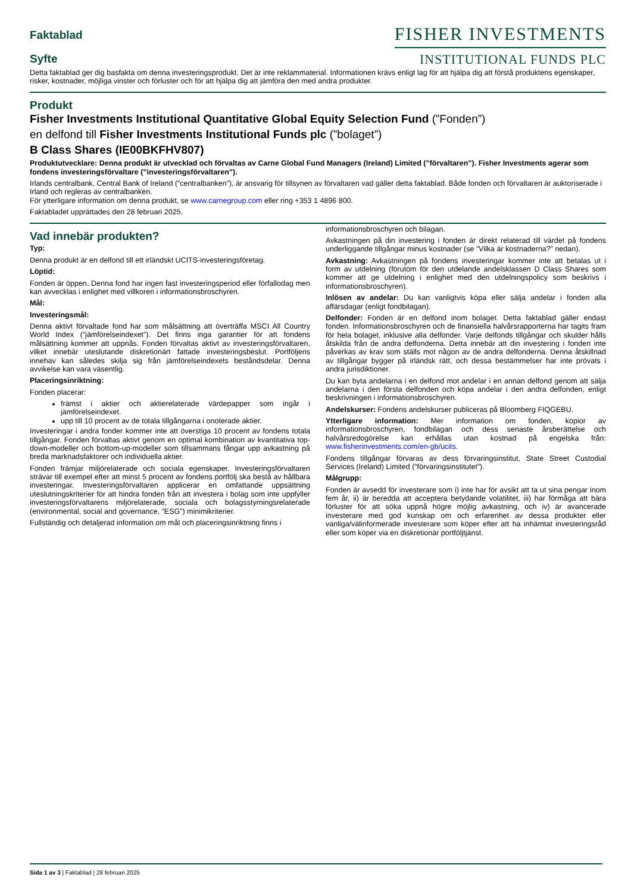Faktablad
Syfte
FISHER INVESTMENTS
INSTITUTIONAL FUNDS PLC
Detta faktablad ger dig basfakta om denna investeringsprodukt. Det är inte reklammaterial. Informationen krävs enligt lag för att hjälpa dig att förstå produktens egenskaper, risker, kostnader, möjliga vinster och förluster och för att hjälpa dig att jämföra den med andra produkter.
Produkt
Fisher Investments Institutional Quantitative Global Equity Selection Fund (”Fonden”)
en delfond till Fisher Investments Institutional Funds plc (”bolaget”)
B Class Shares (IE00BKFHV807)
Produktutvecklare: Denna produkt är utvecklad och förvaltas av Carne Global Fund Managers (Ireland) Limited (”förvaltaren”). Fisher Investments agerar som fondens investeringsförvaltare (”investeringsförvaltaren”).
Irlands centralbank, Central Bank of Ireland (”centralbanken”), är ansvarig för tillsynen av förvaltaren vad gäller detta faktablad. Både fonden och förvaltaren är auktoriserade i Irland och regleras av centralbanken.
För ytterligare information om denna produkt, se www.carnegroup.com eller ring +353 1 4896 800.
Faktabladet upprättades den 28 februari 2025.
Vad innebär produkten?
Typ:
Denna produkt är en delfond till ett irländskt UCITS-investeringsföretag.
Löptid:
Fonden är öppen. Denna fond har ingen fast investeringsperiod eller förfallodag men kan avvecklas i enlighet med villkoren i informationsbroschyren.
Mål:
Investeringsmål:
Denna aktivt förvaltade fond har som målsättning att överträffa MSCI All Country World Index (”jämförelseindexet”). Det finns inga garantier för att fondens målsättning kommer att uppnås. Fonden förvaltas aktivt av investeringsförvaltaren, vilket innebär uteslutande diskretionärt fattade investeringsbeslut. Portföljens innehav kan således skilja sig från jämförelseindexets beståndsdelar. Denna avvikelse kan vara väsentlig.
Placeringsinriktning:
Fonden placerar:
främst i aktier och aktierelaterade värdepapper som ingår i jämförelseindexet.
upp till 10 procent av de totala tillgångarna i onoterade aktier.
Investeringar i andra fonder kommer inte att överstiga 10 procent av fondens totala tillgångar. Fonden förvaltas aktivt genom en optimal kombination av kvantitativa top-down-modeller och bottom-up-modeller som tillsammans fångar upp avkastning på breda marknadsfaktorer och individuella aktier.
Fonden främjar miljörelaterade och sociala egenskaper. Investeringsförvaltaren strävar till exempel efter att minst 5 procent av fondens portfölj ska bestå av hållbara investeringar. Investeringsförvaltaren applicerar en omfattande uppsättning uteslutningskriterier för att hindra fonden från att investera i bolag som inte uppfyller investeringsförvaltarens miljörelaterade, sociala och bolagsstyrningsrelaterade (environmental, social and governance, ”ESG”) minimikriterier.
Fullständig och detaljerad information om mål och placeringsinriktning finns i
informationsbroschyren och bilagan.
Avkastningen på din investering i fonden är direkt relaterad till värdet på fondens underliggande tillgångar minus kostnader (se ”Vilka är kostnaderna?” nedan).
Avkastning: Avkastningen på fondens investeringar kommer inte att betalas ut i form av utdelning (förutom för den utdelande andelsklassen D Class Shares som kommer att ge utdelning i enlighet med den utdelningspolicy som beskrivs i informationsbroschyren).
Inlösen av andelar: Du kan vanligtvis köpa eller sälja andelar i fonden alla affärsdagar (enligt fondbilagan).
Delfonder: Fonden är en delfond inom bolaget. Detta faktablad gäller endast fonden. Informationsbroschyren och de finansiella halvårsrapporterna har tagits fram för hela bolaget, inklusive alla delfonder. Varje delfonds tillgångar och skulder hålls åtskilda från de andra delfonderna. Detta innebär att din investering i fonden inte påverkas av krav som ställs mot någon av de andra delfonderna. Denna åtskillnad av tillgångar bygger på irländsk rätt, och dessa bestämmelser har inte prövats i andra jurisdiktioner.
Du kan byta andelarna i en delfond mot andelar i en annan delfond genom att sälja andelarna i den första delfonden och köpa andelar i den andra delfonden, enligt beskrivningen i informationsbroschyren.
Andelskurser: Fondens andelskurser publiceras på Bloomberg FIQGEBU.
Ytterligare information: Mer information om fonden, kopior av informationsbroschyren, fondbilagan och dess senaste årsberättelse och halvårsredogörelse kan erhållas utan kostnad på engelska från: www.fisherinvestments.com/en-gb/ucits.
Fondens tillgångar förvaras av dess förvaringsinstitut, State Street Custodial Services (Ireland) Limited (”förvaringsinstitutet”).
Målgrupp:
Fonden är avsedd för investerare som i) inte har för avsikt att ta ut sina pengar inom fem år, ii) är beredda att acceptera betydande volatilitet, iii) har förmåga att bära förluster för att söka uppnå högre möjlig avkastning, och iv) är avancerade investerare med god kunskap om och erfarenhet av dessa produkter eller vanliga/välinformerade investerare som köper efter att ha inhämtat investeringsråd eller som köper via en diskretionär portföljtjänst.
Sida 1 av 3 | Faktablad | 28 februari 2025